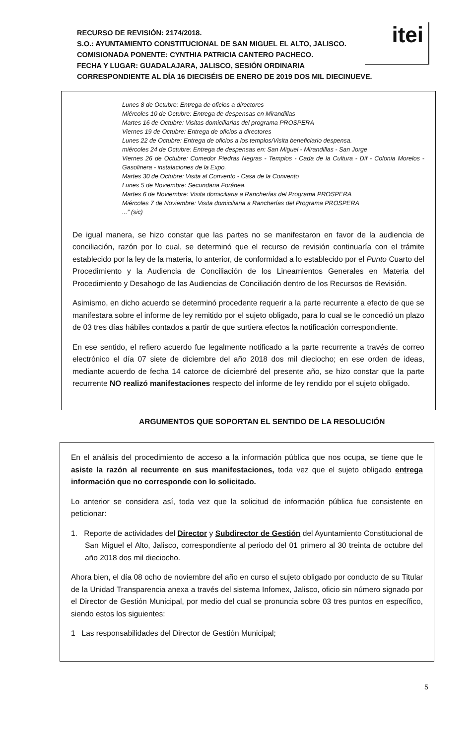RECURSO DE REVISIÓN: 2174/2018.
S.O.: AYUNTAMIENTO CONSTITUCIONAL DE SAN MIGUEL EL ALTO, JALISCO.
COMISIONADA PONENTE: CYNTHIA PATRICIA CANTERO PACHECO.
FECHA Y LUGAR: GUADALAJARA, JALISCO, SESIÓN ORDINARIA
CORRESPONDIENTE AL DÍA 16 DIECISÉIS DE ENERO DE 2019 DOS MIL DIECINUEVE.
itei
Lunes 8 de Octubre: Entrega de oficios a directores
Miércoles 10 de Octubre: Entrega de despensas en Mirandillas
Martes 16 de Octubre: Visitas domiciliarias del programa PROSPERA
Viernes 19 de Octubre: Entrega de oficios a directores
Lunes 22 de Octubre: Entrega de oficios a los templos/Visita beneficiario despensa.
miércoles 24 de Octubre: Entrega de despensas en: San Miguel - Mirandillas - San Jorge
Viernes 26 de Octubre: Comedor Piedras Negras - Templos - Cada de la Cultura - Dif - Colonia Morelos - Gasolinera - instalaciones de la Expo.
Martes 30 de Octubre: Visita al Convento - Casa de la Convento
Lunes 5 de Noviembre: Secundaria Foránea.
Martes 6 de Noviembre: Visita domiciliaria a Rancherías del Programa PROSPERA
Miércoles 7 de Noviembre: Visita domiciliaria a Rancherías del Programa PROSPERA
...” (sic)
De igual manera, se hizo constar que las partes no se manifestaron en favor de la audiencia de conciliación, razón por lo cual, se determinó que el recurso de revisión continuaría con el trámite establecido por la ley de la materia, lo anterior, de conformidad a lo establecido por el Punto Cuarto del Procedimiento y la Audiencia de Conciliación de los Lineamientos Generales en Materia del Procedimiento y Desahogo de las Audiencias de Conciliación dentro de los Recursos de Revisión.
Asimismo, en dicho acuerdo se determinó procedente requerir a la parte recurrente a efecto de que se manifestara sobre el informe de ley remitido por el sujeto obligado, para lo cual se le concedió un plazo de 03 tres días hábiles contados a partir de que surtiera efectos la notificación correspondiente.
En ese sentido, el refiero acuerdo fue legalmente notificado a la parte recurrente a través de correo electrónico el día 07 siete de diciembre del año 2018 dos mil dieciocho; en ese orden de ideas, mediante acuerdo de fecha 14 catorce de diciembré del presente año, se hizo constar que la parte recurrente NO realizó manifestaciones respecto del informe de ley rendido por el sujeto obligado.
ARGUMENTOS QUE SOPORTAN EL SENTIDO DE LA RESOLUCIÓN
En el análisis del procedimiento de acceso a la información pública que nos ocupa, se tiene que le asiste la razón al recurrente en sus manifestaciones, toda vez que el sujeto obligado entrega información que no corresponde con lo solicitado.
Lo anterior se considera así, toda vez que la solicitud de información pública fue consistente en peticionar:
1. Reporte de actividades del Director y Subdirector de Gestión del Ayuntamiento Constitucional de San Miguel el Alto, Jalisco, correspondiente al periodo del 01 primero al 30 treinta de octubre del año 2018 dos mil dieciocho.
Ahora bien, el día 08 ocho de noviembre del año en curso el sujeto obligado por conducto de su Titular de la Unidad Transparencia anexa a través del sistema Infomex, Jalisco, oficio sin número signado por el Director de Gestión Municipal, por medio del cual se pronuncia sobre 03 tres puntos en específico, siendo estos los siguientes:
1 Las responsabilidades del Director de Gestión Municipal;
5